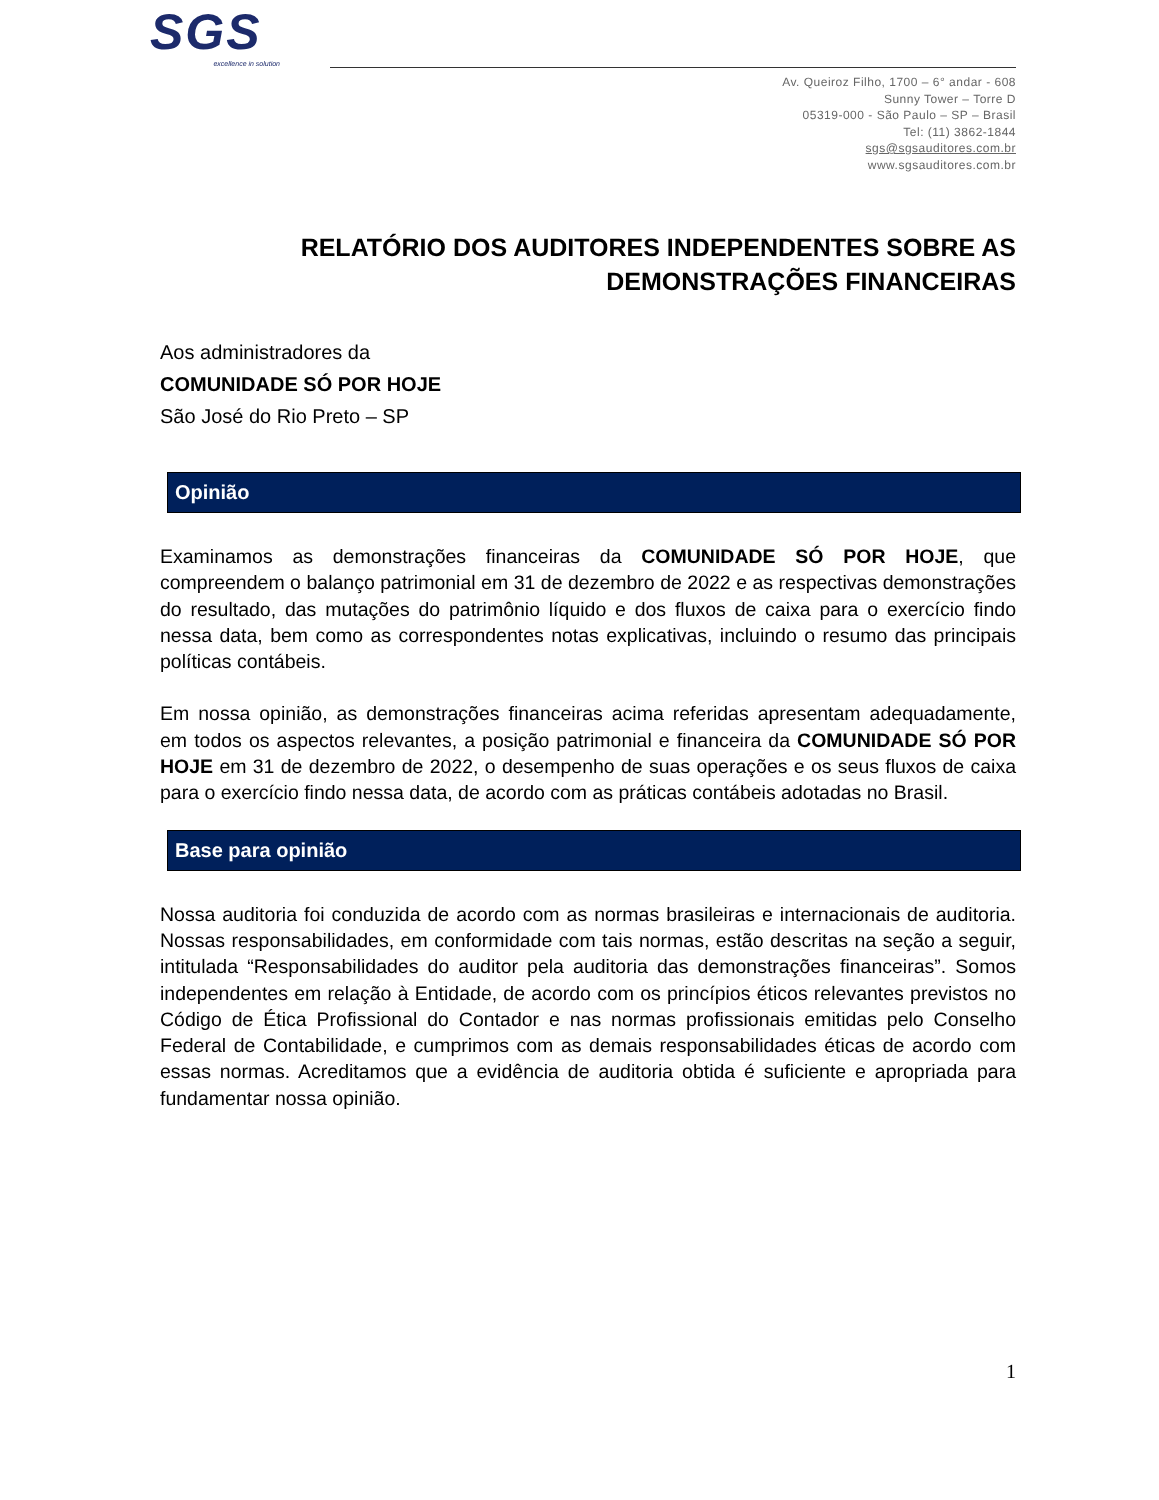SGS
excellence in solution
Av. Queiroz Filho, 1700 – 6° andar - 608
Sunny Tower – Torre D
05319-000 - São Paulo – SP – Brasil
Tel: (11) 3862-1844
sgs@sgsauditores.com.br
www.sgsauditores.com.br
RELATÓRIO DOS AUDITORES INDEPENDENTES SOBRE AS DEMONSTRAÇÕES FINANCEIRAS
Aos administradores da
COMUNIDADE SÓ POR HOJE
São José do Rio Preto – SP
Opinião
Examinamos as demonstrações financeiras da COMUNIDADE SÓ POR HOJE, que compreendem o balanço patrimonial em 31 de dezembro de 2022 e as respectivas demonstrações do resultado, das mutações do patrimônio líquido e dos fluxos de caixa para o exercício findo nessa data, bem como as correspondentes notas explicativas, incluindo o resumo das principais políticas contábeis.
Em nossa opinião, as demonstrações financeiras acima referidas apresentam adequadamente, em todos os aspectos relevantes, a posição patrimonial e financeira da COMUNIDADE SÓ POR HOJE em 31 de dezembro de 2022, o desempenho de suas operações e os seus fluxos de caixa para o exercício findo nessa data, de acordo com as práticas contábeis adotadas no Brasil.
Base para opinião
Nossa auditoria foi conduzida de acordo com as normas brasileiras e internacionais de auditoria. Nossas responsabilidades, em conformidade com tais normas, estão descritas na seção a seguir, intitulada “Responsabilidades do auditor pela auditoria das demonstrações financeiras”. Somos independentes em relação à Entidade, de acordo com os princípios éticos relevantes previstos no Código de Ética Profissional do Contador e nas normas profissionais emitidas pelo Conselho Federal de Contabilidade, e cumprimos com as demais responsabilidades éticas de acordo com essas normas. Acreditamos que a evidência de auditoria obtida é suficiente e apropriada para fundamentar nossa opinião.
1